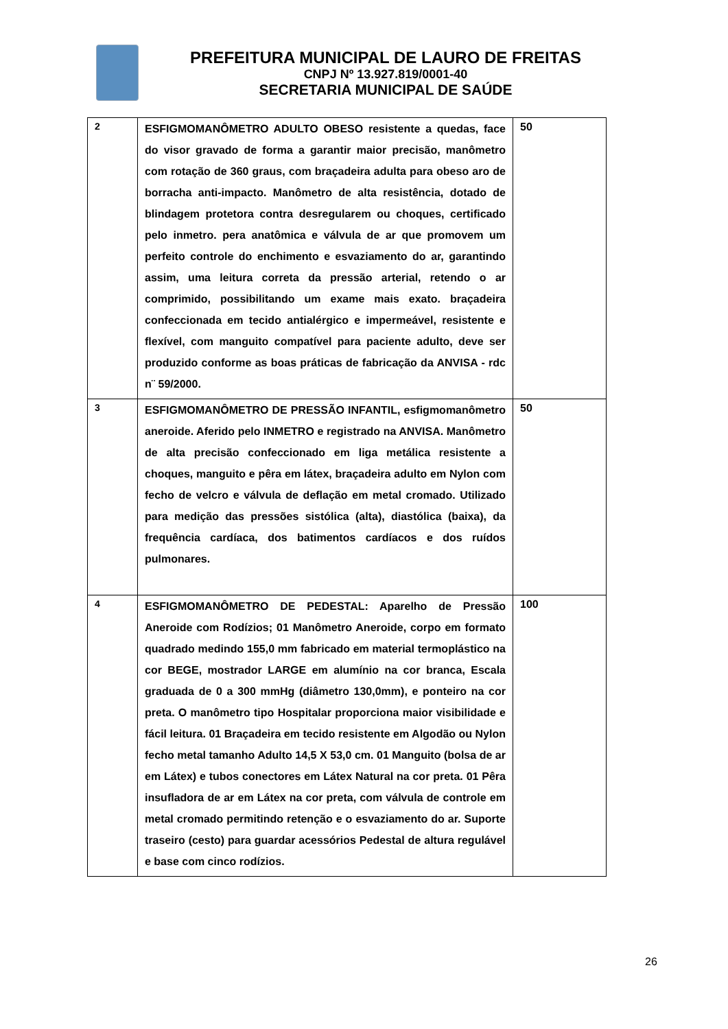PREFEITURA MUNICIPAL DE LAURO DE FREITAS
CNPJ Nº 13.927.819/0001-40
SECRETARIA MUNICIPAL DE SAÚDE
| 2 | ESFIGMOMANÔMETRO ADULTO OBESO resistente a quedas, face do visor gravado de forma a garantir maior precisão, manômetro com rotação de 360 graus, com braçadeira adulta para obeso aro de borracha anti-impacto. Manômetro de alta resistência, dotado de blindagem protetora contra desregularem ou choques, certificado pelo inmetro. pera anatômica e válvula de ar que promovem um perfeito controle do enchimento e esvaziamento do ar, garantindo assim, uma leitura correta da pressão arterial, retendo o ar comprimido, possibilitando um exame mais exato. braçadeira confeccionada em tecido antialérgico e impermeável, resistente e flexível, com manguito compatível para paciente adulto, deve ser produzido conforme as boas práticas de fabricação da ANVISA - rdc n¨ 59/2000. | 50 |
| 3 | ESFIGMOMANÔMETRO DE PRESSÃO INFANTIL, esfigmomanômetro aneroide. Aferido pelo INMETRO e registrado na ANVISA. Manômetro de alta precisão confeccionado em liga metálica resistente a choques, manguito e pêra em látex, braçadeira adulto em Nylon com fecho de velcro e válvula de deflação em metal cromado. Utilizado para medição das pressões sistólica (alta), diastólica (baixa), da frequência cardíaca, dos batimentos cardíacos e dos ruídos pulmonares. | 50 |
| 4 | ESFIGMOMANÔMETRO DE PEDESTAL: Aparelho de Pressão Aneroide com Rodízios; 01 Manômetro Aneroide, corpo em formato quadrado medindo 155,0 mm fabricado em material termoplástico na cor BEGE, mostrador LARGE em alumínio na cor branca, Escala graduada de 0 a 300 mmHg (diâmetro 130,0mm), e ponteiro na cor preta. O manômetro tipo Hospitalar proporciona maior visibilidade e fácil leitura. 01 Braçadeira em tecido resistente em Algodão ou Nylon fecho metal tamanho Adulto 14,5 X 53,0 cm. 01 Manguito (bolsa de ar em Látex) e tubos conectores em Látex Natural na cor preta. 01 Pêra insufladora de ar em Látex na cor preta, com válvula de controle em metal cromado permitindo retenção e o esvaziamento do ar. Suporte traseiro (cesto) para guardar acessórios Pedestal de altura regulável e base com cinco rodízios. | 100 |
26